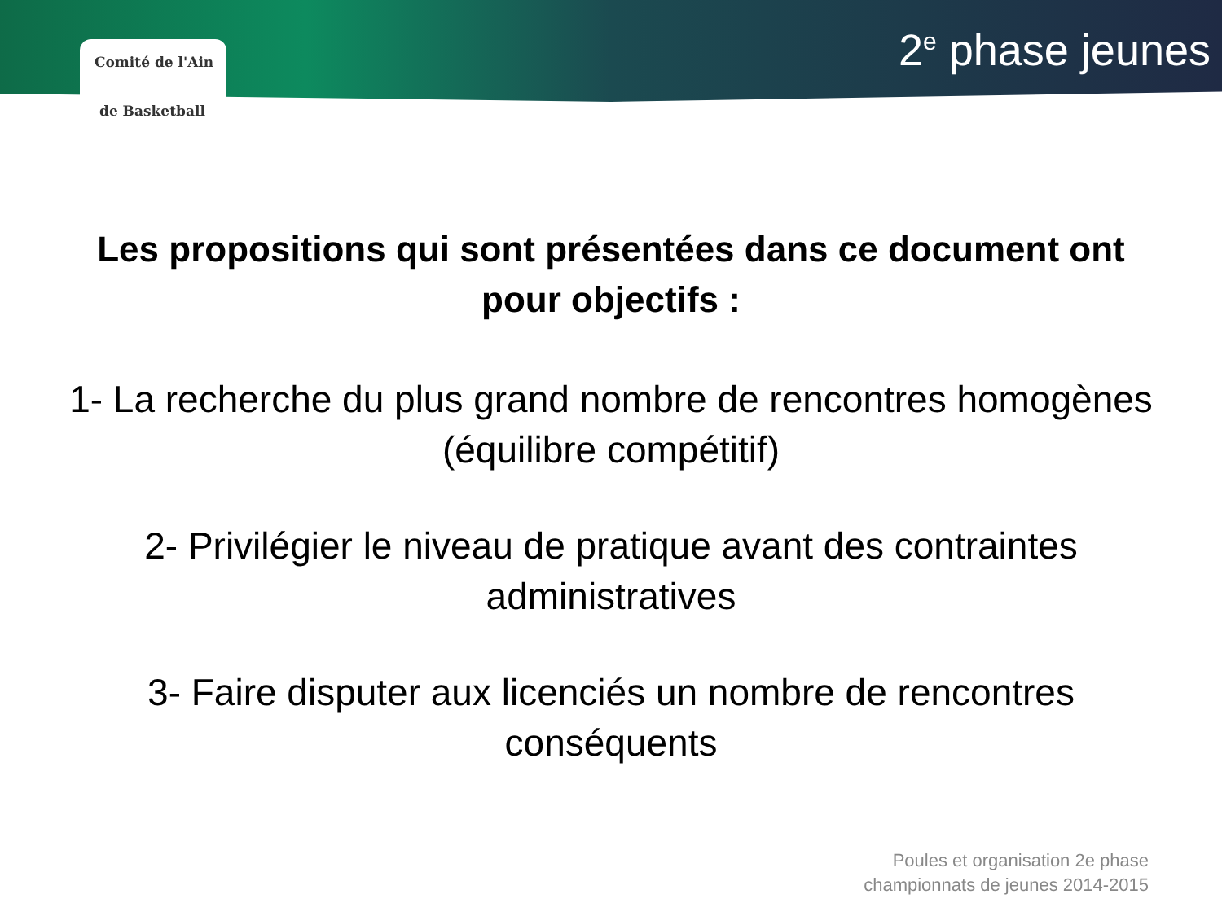Comité de l'Ain
de Basketball
2<sup>e</sup> phase jeunes
Les propositions qui sont présentées dans ce document ont
pour objectifs :
1- La recherche du plus grand nombre de rencontres homogènes
(équilibre compétitif)
2- Privilégier le niveau de pratique avant des contraintes
administratives
3- Faire disputer aux licenciés un nombre de rencontres
conséquents
Poules et organisation 2e phase
championnats de jeunes 2014-2015